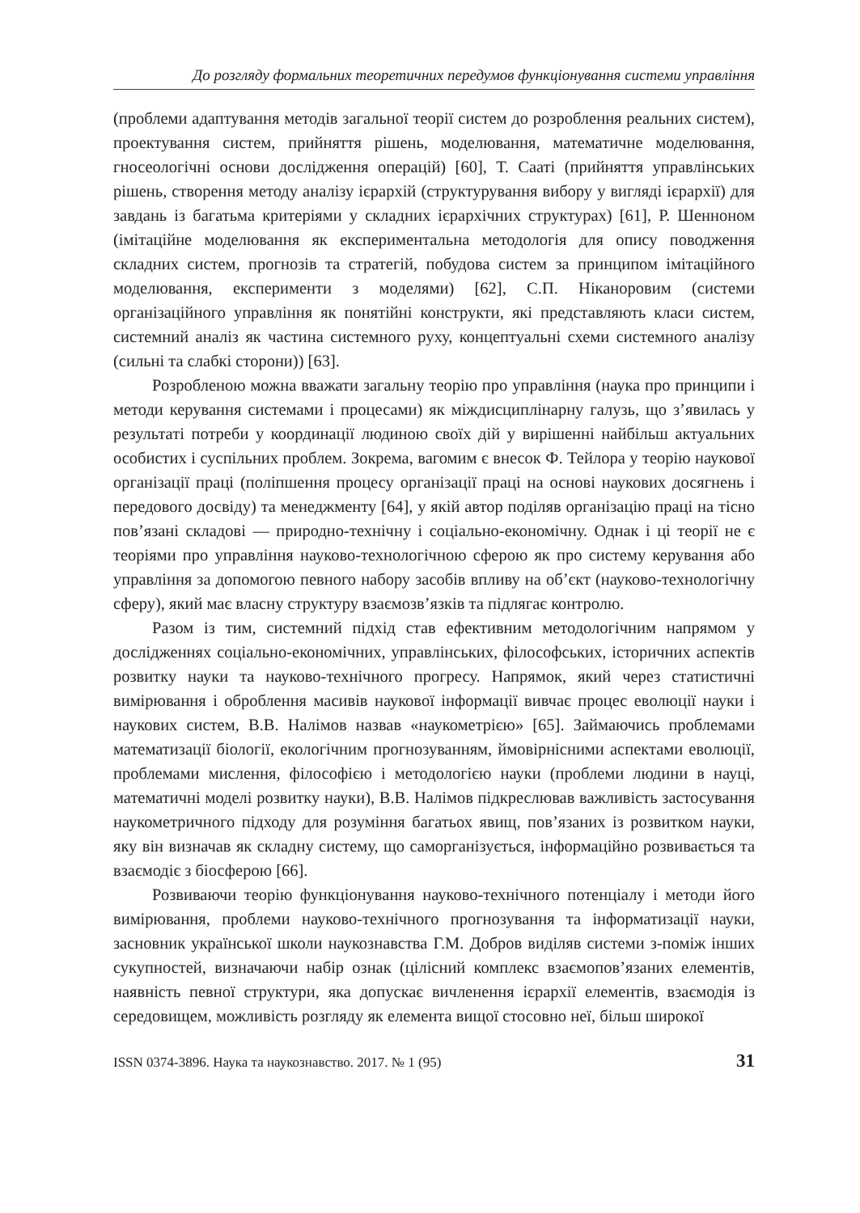До розгляду формальних теоретичних передумов функціонування системи управління
(проблеми адаптування методів загальної теорії систем до розроблення реальних систем), проектування систем, прийняття рішень, моделювання, математичне моделювання, гносеологічні основи дослідження операцій) [60], Т. Сааті (прийняття управлінських рішень, створення методу аналізу ієрархій (структурування вибору у вигляді ієрархії) для завдань із багатьма критеріями у складних ієрархічних структурах) [61], Р. Шенноном (імітаційне моделювання як експериментальна методологія для опису поводження складних систем, прогнозів та стратегій, побудова систем за принципом імітаційного моделювання, експерименти з моделями) [62], С.П. Ніканоровим (системи організаційного управління як понятійні конструкти, які представляють класи систем, системний аналіз як частина системного руху, концептуальні схеми системного аналізу (сильні та слабкі сторони)) [63].
Розробленою можна вважати загальну теорію про управління (наука про принципи і методи керування системами і процесами) як міждисциплінарну галузь, що з’явилась у результаті потреби у координації людиною своїх дій у вирішенні найбільш актуальних особистих і суспільних проблем. Зокрема, вагомим є внесок Ф. Тейлора у теорію наукової організації праці (поліпшення процесу організації праці на основі наукових досягнень і передового досвіду) та менеджменту [64], у якій автор поділяв організацію праці на тісно пов’язані складові — природно-технічну і соціально-економічну. Однак і ці теорії не є теоріями про управління науково-технологічною сферою як про систему керування або управління за допомогою певного набору засобів впливу на об’єкт (науково-технологічну сферу), який має власну структуру взаємозв’язків та підлягає контролю.
Разом із тим, системний підхід став ефективним методологічним напрямом у дослідженнях соціально-економічних, управлінських, філософських, історичних аспектів розвитку науки та науково-технічного прогресу. Напрямок, який через статистичні вимірювання і оброблення масивів наукової інформації вивчає процес еволюції науки і наукових систем, В.В. Налімов назвав «наукометрією» [65]. Займаючись проблемами математизації біології, екологічним прогнозуванням, ймовірнісними аспектами еволюції, проблемами мислення, філософією і методологією науки (проблеми людини в науці, математичні моделі розвитку науки), В.В. Налімов підкреслював важливість застосування наукометричного підходу для розуміння багатьох явищ, пов’язаних із розвитком науки, яку він визначав як складну систему, що саморганізується, інформаційно розвивається та взаємодіє з біосферою [66].
Розвиваючи теорію функціонування науково-технічного потенціалу і методи його вимірювання, проблеми науково-технічного прогнозування та інформатизації науки, засновник української школи наукознавства Г.М. Добров виділяв системи з-поміж інших сукупностей, визначаючи набір ознак (цілісний комплекс взаємопов’язаних елементів, наявність певної структури, яка допускає вичленення ієрархії елементів, взаємодія із середовищем, можливість розгляду як елемента вищої стосовно неї, більш широкої
ISSN 0374-3896. Наука та наукознавство. 2017. № 1 (95) 31